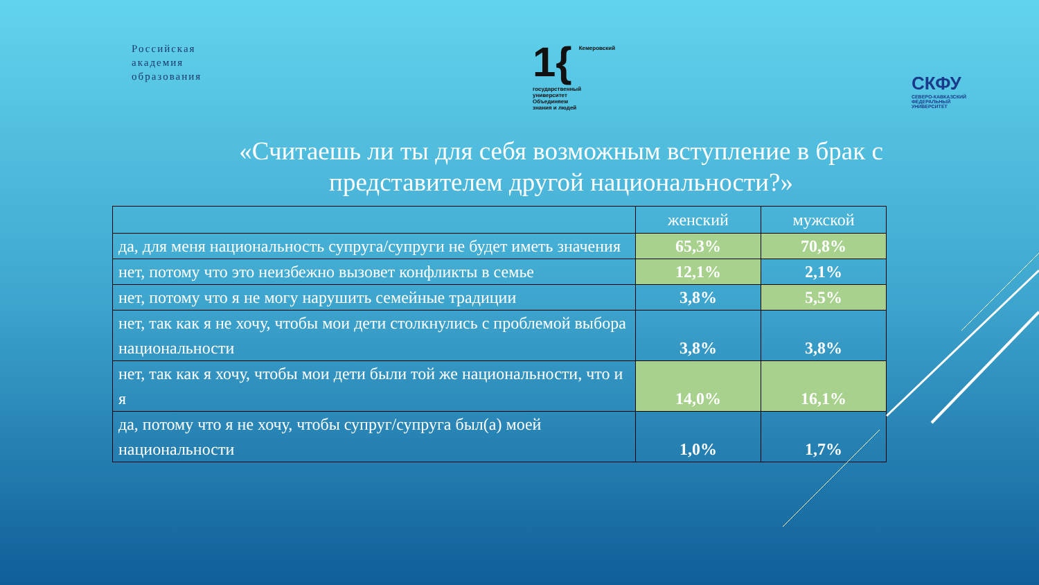Российская
академия
образования
1{ Кемеровский
государственный
университет
Объединяем
знания и людей
СКФУ
СЕВЕРО-КАВКАЗСКИЙ
ФЕДЕРАЛЬНЫЙ
УНИВЕРСИТЕТ
«Считаешь ли ты для себя возможным вступление в брак с
представителем другой национальности?»
| | женский | мужской |
| --- | --- | --- |
| да, для меня национальность супруга/супруги не будет иметь значения | 65,3% | 70,8% |
| нет, потому что это неизбежно вызовет конфликты в семье | 12,1% | 2,1% |
| нет, потому что я не могу нарушить семейные традиции | 3,8% | 5,5% |
| нет, так как я не хочу, чтобы мои дети столкнулись с проблемой выбора национальности | 3,8% | 3,8% |
| нет, так как я хочу, чтобы мои дети были той же национальности, что и я | 14,0% | 16,1% |
| да, потому что я не хочу, чтобы супруг/супруга был(а) моей национальности | 1,0% | 1,7% |